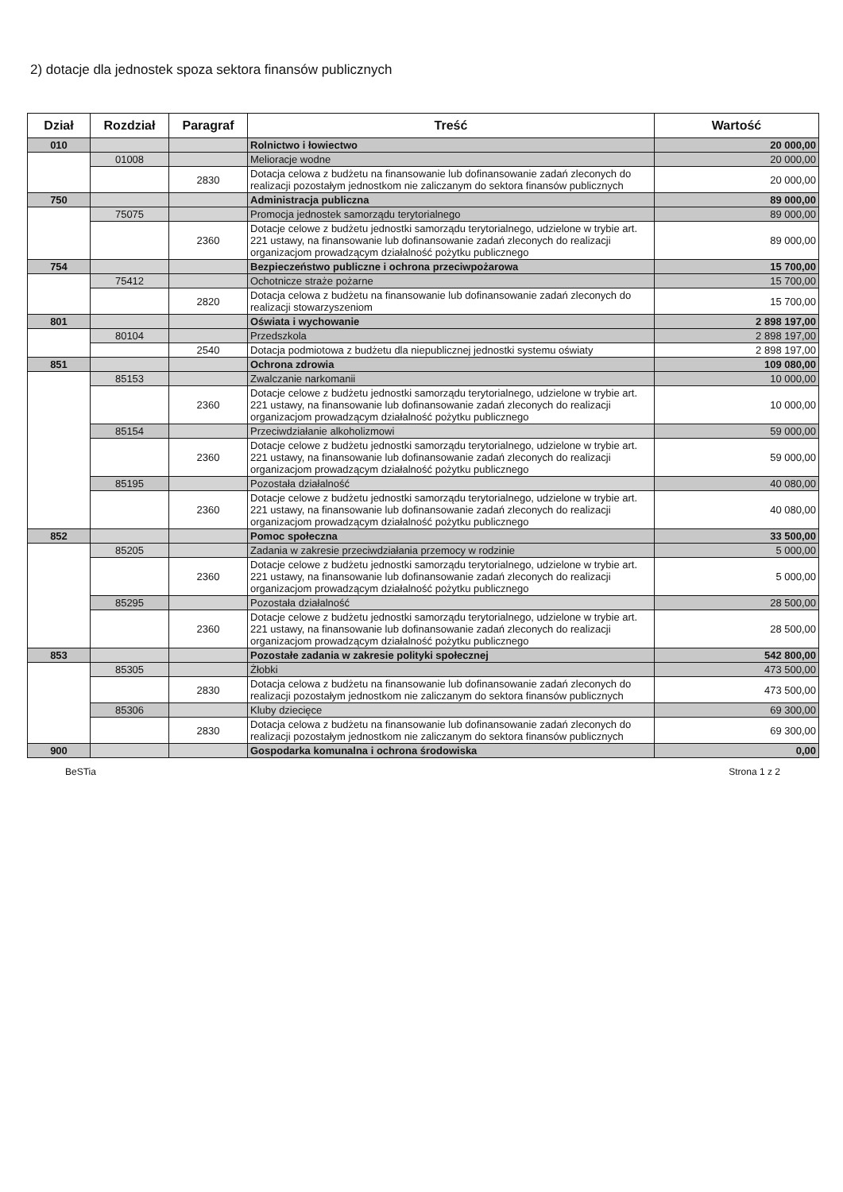2) dotacje dla jednostek spoza sektora finansów publicznych
| Dział | Rozdział | Paragraf | Treść | Wartość |
| --- | --- | --- | --- | --- |
| 010 | | | Rolnictwo i łowiectwo | 20 000,00 |
| | 01008 | | Melioracje wodne | 20 000,00 |
| | | 2830 | Dotacja celowa z budżetu na finansowanie lub dofinansowanie zadań zleconych do realizacji pozostałym jednostkom nie zaliczanym do sektora finansów publicznych | 20 000,00 |
| 750 | | | Administracja publiczna | 89 000,00 |
| | 75075 | | Promocja jednostek samorządu terytorialnego | 89 000,00 |
| | | 2360 | Dotacje celowe z budżetu jednostki samorządu terytorialnego, udzielone w trybie art. 221 ustawy, na finansowanie lub dofinansowanie zadań zleconych do realizacji organizacjom prowadzącym działalność pożytku publicznego | 89 000,00 |
| 754 | | | Bezpieczeństwo publiczne i ochrona przeciwpożarowa | 15 700,00 |
| | 75412 | | Ochotnicze straże pożarne | 15 700,00 |
| | | 2820 | Dotacja celowa z budżetu na finansowanie lub dofinansowanie zadań zleconych do realizacji stowarzyszeniom | 15 700,00 |
| 801 | | | Oświata i wychowanie | 2 898 197,00 |
| | 80104 | | Przedszkola | 2 898 197,00 |
| | | 2540 | Dotacja podmiotowa z budżetu dla niepublicznej jednostki systemu oświaty | 2 898 197,00 |
| 851 | | | Ochrona zdrowia | 109 080,00 |
| | 85153 | | Zwalczanie narkomanii | 10 000,00 |
| | | 2360 | Dotacje celowe z budżetu jednostki samorządu terytorialnego, udzielone w trybie art. 221 ustawy, na finansowanie lub dofinansowanie zadań zleconych do realizacji organizacjom prowadzącym działalność pożytku publicznego | 10 000,00 |
| | 85154 | | Przeciwdziałanie alkoholizmowi | 59 000,00 |
| | | 2360 | Dotacje celowe z budżetu jednostki samorządu terytorialnego, udzielone w trybie art. 221 ustawy, na finansowanie lub dofinansowanie zadań zleconych do realizacji organizacjom prowadzącym działalność pożytku publicznego | 59 000,00 |
| | 85195 | | Pozostała działalność | 40 080,00 |
| | | 2360 | Dotacje celowe z budżetu jednostki samorządu terytorialnego, udzielone w trybie art. 221 ustawy, na finansowanie lub dofinansowanie zadań zleconych do realizacji organizacjom prowadzącym działalność pożytku publicznego | 40 080,00 |
| 852 | | | Pomoc społeczna | 33 500,00 |
| | 85205 | | Zadania w zakresie przeciwdziałania przemocy w rodzinie | 5 000,00 |
| | | 2360 | Dotacje celowe z budżetu jednostki samorządu terytorialnego, udzielone w trybie art. 221 ustawy, na finansowanie lub dofinansowanie zadań zleconych do realizacji organizacjom prowadzącym działalność pożytku publicznego | 5 000,00 |
| | 85295 | | Pozostała działalność | 28 500,00 |
| | | 2360 | Dotacje celowe z budżetu jednostki samorządu terytorialnego, udzielone w trybie art. 221 ustawy, na finansowanie lub dofinansowanie zadań zleconych do realizacji organizacjom prowadzącym działalność pożytku publicznego | 28 500,00 |
| 853 | | | Pozostałe zadania w zakresie polityki społecznej | 542 800,00 |
| | 85305 | | Żłobki | 473 500,00 |
| | | 2830 | Dotacja celowa z budżetu na finansowanie lub dofinansowanie zadań zleconych do realizacji pozostałym jednostkom nie zaliczanym do sektora finansów publicznych | 473 500,00 |
| | 85306 | | Kluby dziecięce | 69 300,00 |
| | | 2830 | Dotacja celowa z budżetu na finansowanie lub dofinansowanie zadań zleconych do realizacji pozostałym jednostkom nie zaliczanym do sektora finansów publicznych | 69 300,00 |
| 900 | | | Gospodarka komunalna i ochrona środowiska | 0,00 |
BeSTia Strona 1 z 2